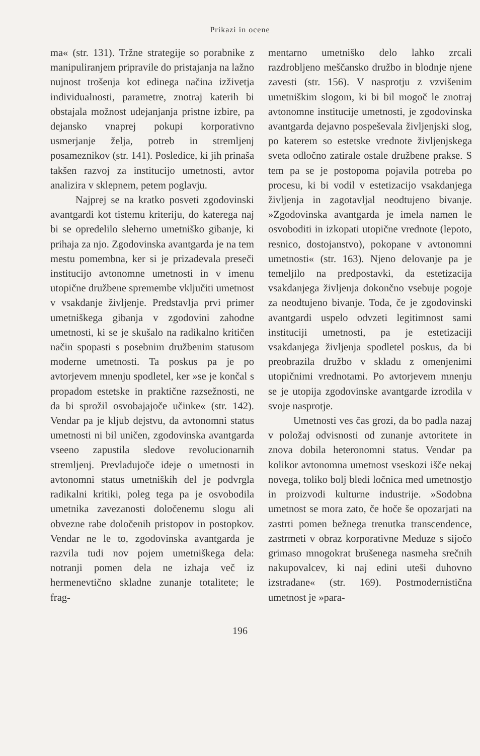Prikazi in ocene
ma« (str. 131). Tržne strategije so porabnike z manipuliranjem pripravile do pristajanja na lažno nujnost trošenja kot edinega načina izživetja individualnosti, parametre, znotraj katerih bi obstajala možnost udejanjanja pristne izbire, pa dejansko vnaprej pokupi korporativno usmerjanje želja, potreb in stremljenj posameznikov (str. 141). Posledice, ki jih prinaša takšen razvoj za institucijo umetnosti, avtor analizira v sklepnem, petem poglavju.
Najprej se na kratko posveti zgodovinski avantgardi kot tistemu kriteriju, do katerega naj bi se opredelilo sleherno umetniško gibanje, ki prihaja za njo. Zgodovinska avantgarda je na tem mestu pomembna, ker si je prizadevala preseči institucijo avtonomne umetnosti in v imenu utopične družbene spremembe vključiti umetnost v vsakdanje življenje. Predstavlja prvi primer umetniškega gibanja v zgodovini zahodne umetnosti, ki se je skušalo na radikalno kritičen način spopasti s posebnim družbenim statusom moderne umetnosti. Ta poskus pa je po avtorjevem mnenju spodletel, ker »se je končal s propadom estetske in praktične razsežnosti, ne da bi sprožil osvobajajoče učinke« (str. 142). Vendar pa je kljub dejstvu, da avtonomni status umetnosti ni bil uničen, zgodovinska avantgarda vseeno zapustila sledove revolucionarnih stremljenj. Prevladujoče ideje o umetnosti in avtonomni status umetniških del je podvrgla radikalni kritiki, poleg tega pa je osvobodila umetnika zavezanosti določenemu slogu ali obvezne rabe določenih pristopov in postopkov. Vendar ne le to, zgodovinska avantgarda je razvila tudi nov pojem umetniškega dela: notranji pomen dela ne izhaja več iz hermenevtično skladne zunanje totalitete; le frag-
mentarno umetniško delo lahko zrcali razdrobljeno meščansko družbo in blodnje njene zavesti (str. 156). V nasprotju z vzvišenim umetniškim slogom, ki bi bil mogoč le znotraj avtonomne institucije umetnosti, je zgodovinska avantgarda dejavno pospeševala življenjski slog, po katerem so estetske vrednote življenjskega sveta odločno zatirale ostale družbene prakse. S tem pa se je postopoma pojavila potreba po procesu, ki bi vodil v estetizacijo vsakdanjega življenja in zagotavljal neodtujeno bivanje. »Zgodovinska avantgarda je imela namen le osvoboditi in izkopati utopične vrednote (lepoto, resnico, dostojanstvo), pokopane v avtonomni umetnosti« (str. 163). Njeno delovanje pa je temeljilo na predpostavki, da estetizacija vsakdanjega življenja dokončno vsebuje pogoje za neodtujeno bivanje. Toda, če je zgodovinski avantgardi uspelo odvzeti legitimnost sami instituciji umetnosti, pa je estetizaciji vsakdanjega življenja spodletel poskus, da bi preobrazila družbo v skladu z omenjenimi utopičnimi vrednotami. Po avtorjevem mnenju se je utopija zgodovinske avantgarde izrodila v svoje nasprotje.
Umetnosti ves čas grozi, da bo padla nazaj v položaj odvisnosti od zunanje avtoritete in znova dobila heteronomni status. Vendar pa kolikor avtonomna umetnost vseskozi išče nekaj novega, toliko bolj bledi ločnica med umetnostjo in proizvodi kulturne industrije. »Sodobna umetnost se mora zato, če hoče še opozarjati na zastrti pomen bežnega trenutka transcendence, zastrmeti v obraz korporativne Meduze s sijočo grimaso mnogokrat brušenega nasmeha srečnih nakupovalcev, ki naj edini uteši duhovno izstradane« (str. 169). Postmodernistična umetnost je »para-
196